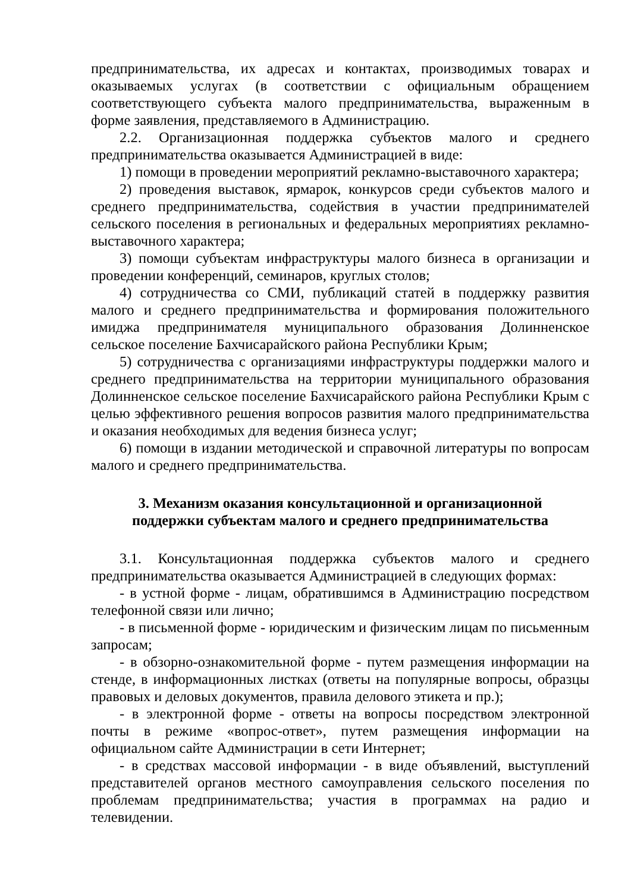предпринимательства, их адресах и контактах, производимых товарах и оказываемых услугах (в соответствии с официальным обращением соответствующего субъекта малого предпринимательства, выраженным в форме заявления, представляемого в Администрацию.
2.2. Организационная поддержка субъектов малого и среднего предпринимательства оказывается Администрацией в виде:
1) помощи в проведении мероприятий рекламно-выставочного характера;
2) проведения выставок, ярмарок, конкурсов среди субъектов малого и среднего предпринимательства, содействия в участии предпринимателей сельского поселения в региональных и федеральных мероприятиях рекламно-выставочного характера;
3) помощи субъектам инфраструктуры малого бизнеса в организации и проведении конференций, семинаров, круглых столов;
4) сотрудничества со СМИ, публикаций статей в поддержку развития малого и среднего предпринимательства и формирования положительного имиджа предпринимателя муниципального образования Долинненское сельское поселение Бахчисарайского района Республики Крым;
5) сотрудничества с организациями инфраструктуры поддержки малого и среднего предпринимательства на территории муниципального образования Долинненское сельское поселение Бахчисарайского района Республики Крым с целью эффективного решения вопросов развития малого предпринимательства и оказания необходимых для ведения бизнеса услуг;
6) помощи в издании методической и справочной литературы по вопросам малого и среднего предпринимательства.
3. Механизм оказания консультационной и организационной
поддержки субъектам малого и среднего предпринимательства
3.1. Консультационная поддержка субъектов малого и среднего предпринимательства оказывается Администрацией в следующих формах:
- в устной форме - лицам, обратившимся в Администрацию посредством телефонной связи или лично;
- в письменной форме - юридическим и физическим лицам по письменным запросам;
- в обзорно-ознакомительной форме - путем размещения информации на стенде, в информационных листках (ответы на популярные вопросы, образцы правовых и деловых документов, правила делового этикета и пр.);
- в электронной форме - ответы на вопросы посредством электронной почты в режиме «вопрос-ответ», путем размещения информации на официальном сайте Администрации в сети Интернет;
- в средствах массовой информации - в виде объявлений, выступлений представителей органов местного самоуправления сельского поселения по проблемам предпринимательства; участия в программах на радио и телевидении.